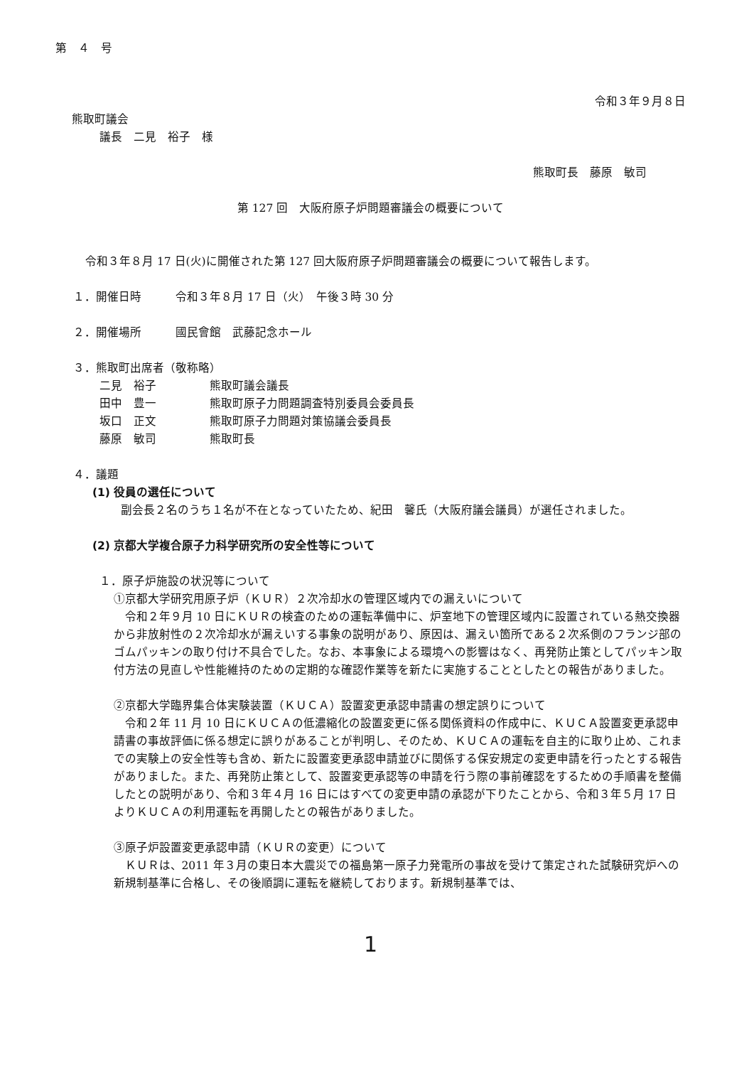第　４　号
令和３年９月８日
熊取町議会
議長　二見　裕子　様
熊取町長　藤原　敏司
第 127 回　大阪府原子炉問題審議会の概要について
令和３年８月 17 日(火)に開催された第 127 回大阪府原子炉問題審議会の概要について報告します。
１．開催日時　　　令和３年８月 17 日（火）　午後３時 30 分
２．開催場所　　　國民會館　武藤記念ホール
３．熊取町出席者（敬称略）
| 二見 裕子 | 熊取町議会議長 |
| 田中 豊一 | 熊取町原子力問題調査特別委員会委員長 |
| 坂口 正文 | 熊取町原子力問題対策協議会委員長 |
| 藤原 敏司 | 熊取町長 |
４．議題
(1) 役員の選任について
副会長２名のうち１名が不在となっていたため、紀田　馨氏（大阪府議会議員）が選任されました。
(2) 京都大学複合原子力科学研究所の安全性等について
１．原子炉施設の状況等について
①京都大学研究用原子炉（ＫＵＲ）２次冷却水の管理区域内での漏えいについて
令和２年９月 10 日にＫＵＲの検査のための運転準備中に、炉室地下の管理区域内に設置されている熱交換器から非放射性の２次冷却水が漏えいする事象の説明があり、原因は、漏えい箇所である２次系側のフランジ部のゴムパッキンの取り付け不具合でした。なお、本事象による環境への影響はなく、再発防止策としてパッキン取付方法の見直しや性能維持のための定期的な確認作業等を新たに実施することとしたとの報告がありました。
②京都大学臨界集合体実験装置（ＫＵＣＡ）設置変更承認申請書の想定誤りについて
令和２年 11 月 10 日にＫＵＣＡの低濃縮化の設置変更に係る関係資料の作成中に、ＫＵＣＡ設置変更承認申請書の事故評価に係る想定に誤りがあることが判明し、そのため、ＫＵＣＡの運転を自主的に取り止め、これまでの実験上の安全性等も含め、新たに設置変更承認申請並びに関係する保安規定の変更申請を行ったとする報告がありました。また、再発防止策として、設置変更承認等の申請を行う際の事前確認をするための手順書を整備したとの説明があり、令和３年４月 16 日にはすべての変更申請の承認が下りたことから、令和３年５月 17 日よりＫＵＣＡの利用運転を再開したとの報告がありました。
③原子炉設置変更承認申請（ＫＵＲの変更）について
ＫＵＲは、2011 年３月の東日本大震災での福島第一原子力発電所の事故を受けて策定された試験研究炉への新規制基準に合格し、その後順調に運転を継続しております。新規制基準では、
1